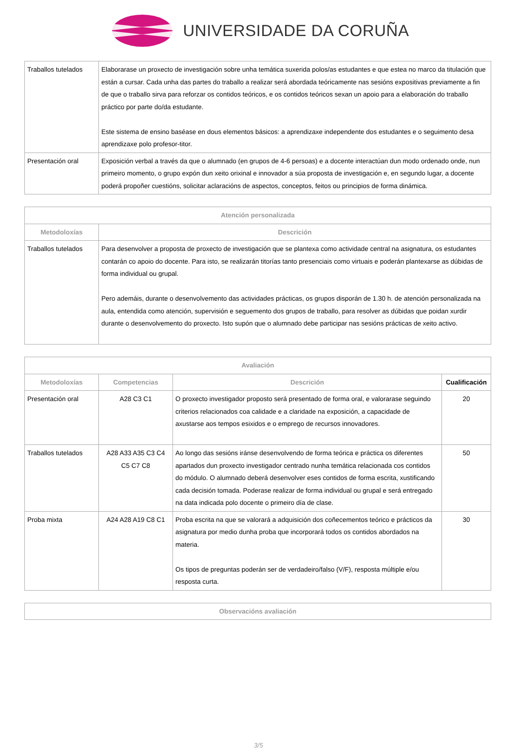UNIVERSIDADE DA CORUÑA
| Traballos tutelados | Elaborarase un proxecto de investigación sobre unha temática suxerida polos/as estudantes e que estea no marco da titulación que están a cursar. Cada unha das partes do traballo a realizar será abordada teóricamente nas sesións expositivas previamente a fin de que o traballo sirva para reforzar os contidos teóricos, e os contidos teóricos sexan un apoio para a elaboración do traballo práctico por parte do/da estudante. Este sistema de ensino baséase en dous elementos básicos: a aprendizaxe independente dos estudantes e o seguimento desa aprendizaxe polo profesor-titor. |
| Presentación oral | Exposición verbal a través da que o alumnado (en grupos de 4-6 persoas) e a docente interactúan dun modo ordenado onde, nun primeiro momento, o grupo expón dun xeito orixinal e innovador a súa proposta de investigación e, en segundo lugar, a docente poderá propoñer cuestións, solicitar aclaracións de aspectos, conceptos, feitos ou principios de forma dinámica. |
| Atención personalizada | |
| --- | --- |
| Metodoloxías | Descrición |
| Traballos tutelados | Para desenvolver a proposta de proxecto de investigación que se plantexa como actividade central na asignatura, os estudantes contarán co apoio do docente. Para isto, se realizarán titorías tanto presenciais como virtuais e poderán plantexarse as dúbidas de forma individual ou grupal. Pero ademáis, durante o desenvolvemento das actividades prácticas, os grupos disporán de 1.30 h. de atención personalizada na aula, entendida como atención, supervisión e seguemento dos grupos de traballo, para resolver as dúbidas que poidan xurdir durante o desenvolvemento do proxecto. Isto supón que o alumnado debe participar nas sesións prácticas de xeito activo. |
| Avaliación | | | |
| --- | --- | --- | --- |
| Metodoloxías | Competencias | Descrición | Cualificación |
| Presentación oral | A28 C3 C1 | O proxecto investigador proposto será presentado de forma oral, e valorarase seguindo criterios relacionados coa calidade e a claridade na exposición, a capacidade de axustarse aos tempos esixidos e o emprego de recursos innovadores. | 20 |
| Traballos tutelados | A28 A33 A35 C3 C4 C5 C7 C8 | Ao longo das sesións iránse desenvolvendo de forma teórica e práctica os diferentes apartados dun proxecto investigador centrado nunha temática relacionada cos contidos do módulo. O alumnado deberá desenvolver eses contidos de forma escrita, xustificando cada decisión tomada. Poderase realizar de forma individual ou grupal e será entregado na data indicada polo docente o primeiro día de clase. | 50 |
| Proba mixta | A24 A28 A19 C8 C1 | Proba escrita na que se valorará a adquisición dos coñecementos teórico e prácticos da asignatura por medio dunha proba que incorporará todos os contidos abordados na materia. Os tipos de preguntas poderán ser de verdadeiro/falso (V/F), resposta múltiple e/ou resposta curta. | 30 |
| Observacións avaliación |
| --- |
3/5